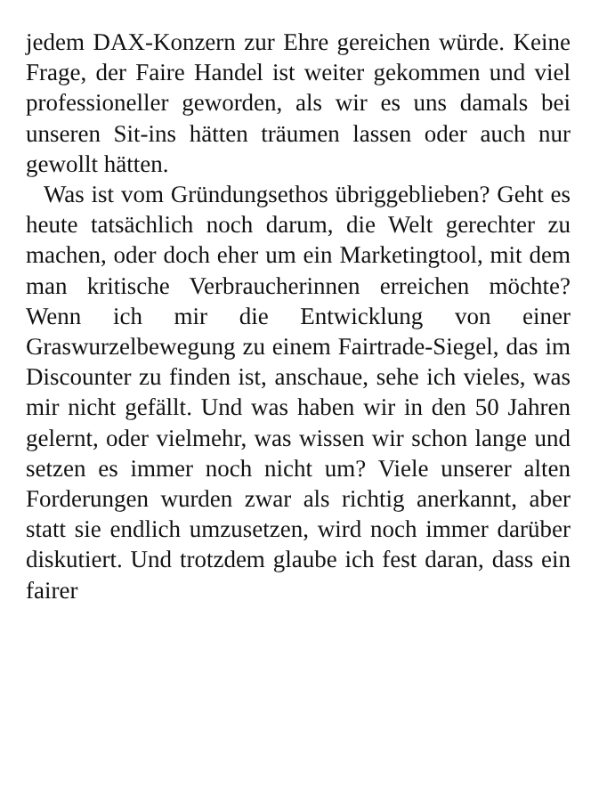jedem DAX-Konzern zur Ehre gereichen würde. Keine Frage, der Faire Handel ist weiter gekommen und viel professioneller geworden, als wir es uns damals bei unseren Sit-ins hätten träumen lassen oder auch nur gewollt hätten.
Was ist vom Gründungsethos übriggeblieben? Geht es heute tatsächlich noch darum, die Welt gerechter zu machen, oder doch eher um ein Marketingtool, mit dem man kritische Verbraucherinnen erreichen möchte? Wenn ich mir die Entwicklung von einer Graswurzelbewegung zu einem Fairtrade-Siegel, das im Discounter zu finden ist, anschaue, sehe ich vieles, was mir nicht gefällt. Und was haben wir in den 50 Jahren gelernt, oder vielmehr, was wissen wir schon lange und setzen es immer noch nicht um? Viele unserer alten Forderungen wurden zwar als richtig anerkannt, aber statt sie endlich umzusetzen, wird noch immer darüber diskutiert. Und trotzdem glaube ich fest daran, dass ein fairer